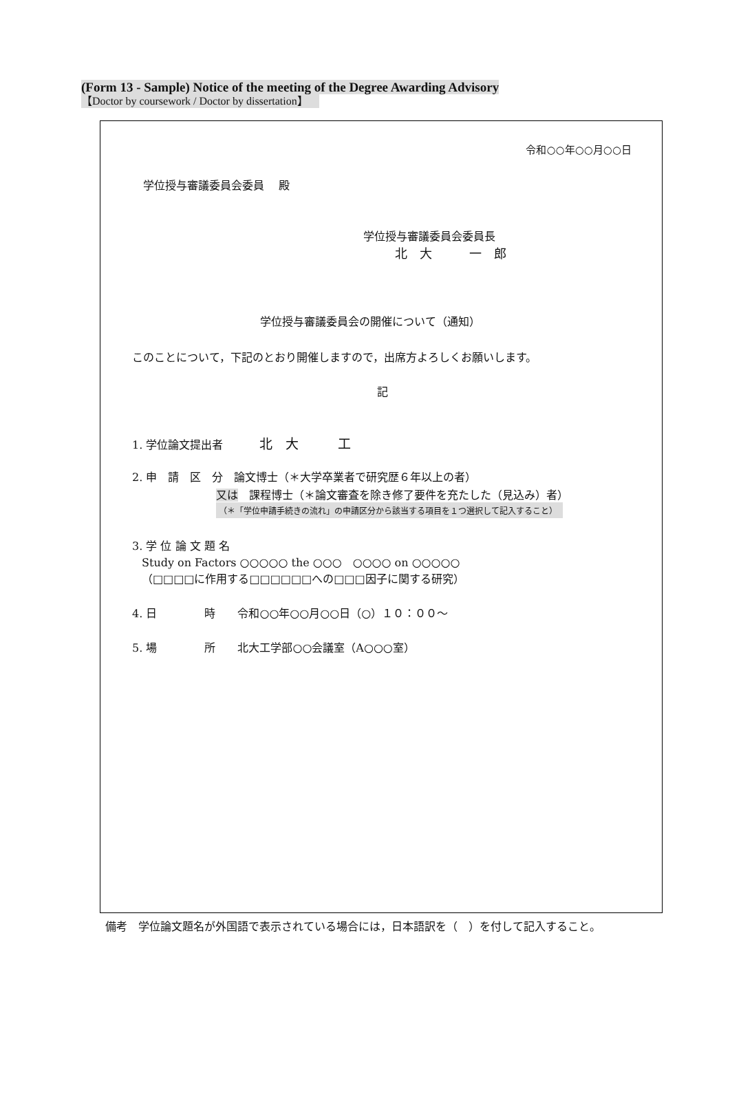(Form 13 - Sample) Notice of the meeting of the Degree Awarding Advisory
【Doctor by coursework / Doctor by dissertation】
令和○○年○○月○○日
学位授与審議委員会委員　 殿
学位授与審議委員会委員長
北　大　　　一　郎
学位授与審議委員会の開催について（通知）
このことについて，下記のとおり開催しますので，出席方よろしくお願いします。
記
1. 学位論文提出者　　　 北　大　　　工
2. 申　請　区　分　論文博士（＊大学卒業者で研究歴６年以上の者）
又は　課程博士（＊論文審査を除き修了要件を充たした（見込み）者）
（＊「学位申請手続きの流れ」の申請区分から該当する項目を１つ選択して記入すること）
3. 学 位 論 文 題 名
Study on Factors ○○○○○ the ○○○　○○○○ on ○○○○○
（□□□□に作用する□□□□□□への□□□因子に関する研究）
4. 日　　　　 時　　令和○○年○○月○○日（○）１０：００～
5. 場　　　　 所　　北大工学部○○会議室（A○○○室）
備考　学位論文題名が外国語で表示されている場合には，日本語訳を（　）を付して記入すること。